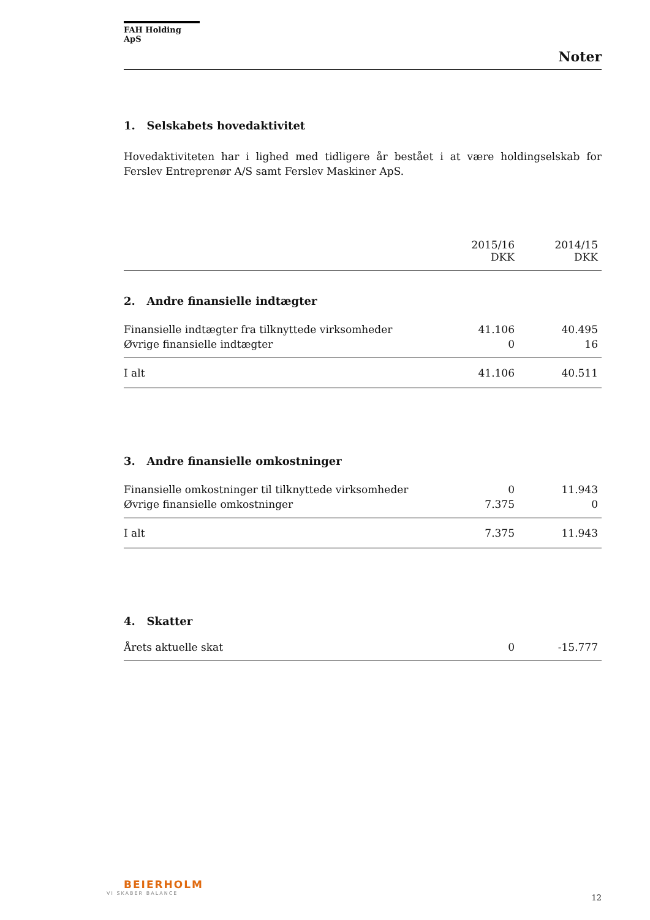FAH Holding ApS
Noter
1. Selskabets hovedaktivitet
Hovedaktiviteten har i lighed med tidligere år bestået i at være holdingselskab for Ferslev Entreprenør A/S samt Ferslev Maskiner ApS.
| | 2015/16 DKK | 2014/15 DKK |
2. Andre finansielle indtægter
| Finansielle indtægter fra tilknyttede virksomheder | 41.106 | 40.495 |
| Øvrige finansielle indtægter | 0 | 16 |
| I alt | 41.106 | 40.511 |
3. Andre finansielle omkostninger
| Finansielle omkostninger til tilknyttede virksomheder | 0 | 11.943 |
| Øvrige finansielle omkostninger | 7.375 | 0 |
| I alt | 7.375 | 11.943 |
4. Skatter
| Årets aktuelle skat | 0 | -15.777 |
BEIERHOLM
VI SKABER BALANCE
12